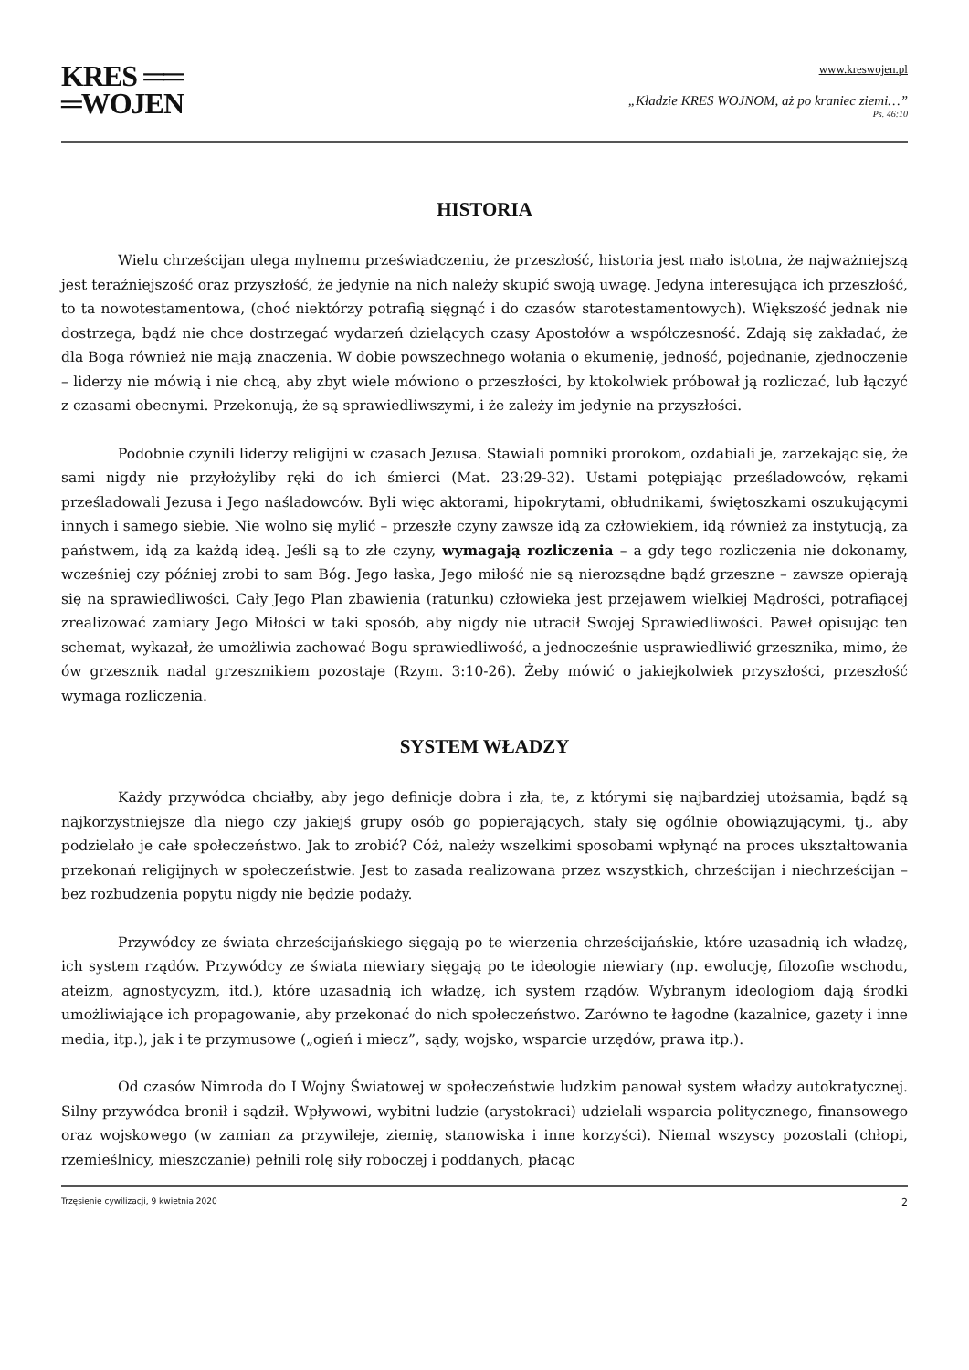KRES ══
═WOJEN
www.kreswojen.pl
„Kładzie KRES WOJNOM, aż po kraniec ziemi…”
Ps. 46:10
HISTORIA
Wielu chrześcijan ulega mylnemu przeświadczeniu, że przeszłość, historia jest mało istotna, że najważniejszą jest teraźniejszość oraz przyszłość, że jedynie na nich należy skupić swoją uwagę. Jedyna interesująca ich przeszłość, to ta nowotestamentowa, (choć niektórzy potrafią sięgnąć i do czasów starotestamentowych). Większość jednak nie dostrzega, bądź nie chce dostrzegać wydarzeń dzielących czasy Apostołów a współczesność. Zdają się zakładać, że dla Boga również nie mają znaczenia. W dobie powszechnego wołania o ekumenię, jedność, pojednanie, zjednoczenie – liderzy nie mówią i nie chcą, aby zbyt wiele mówiono o przeszłości, by ktokolwiek próbował ją rozliczać, lub łączyć z czasami obecnymi. Przekonują, że są sprawiedliwszymi, i że zależy im jedynie na przyszłości.
Podobnie czynili liderzy religijni w czasach Jezusa. Stawiali pomniki prorokom, ozdabiali je, zarzekając się, że sami nigdy nie przyłożyliby ręki do ich śmierci (Mat. 23:29-32). Ustami potępiając prześladowców, rękami prześladowali Jezusa i Jego naśladowców. Byli więc aktorami, hipokrytami, obłudnikami, świętoszkami oszukującymi innych i samego siebie. Nie wolno się mylić – przeszłe czyny zawsze idą za człowiekiem, idą również za instytucją, za państwem, idą za każdą ideą. Jeśli są to złe czyny, wymagają rozliczenia – a gdy tego rozliczenia nie dokonamy, wcześniej czy później zrobi to sam Bóg. Jego łaska, Jego miłość nie są nierozsądne bądź grzeszne – zawsze opierają się na sprawiedliwości. Cały Jego Plan zbawienia (ratunku) człowieka jest przejawem wielkiej Mądrości, potrafiącej zrealizować zamiary Jego Miłości w taki sposób, aby nigdy nie utracił Swojej Sprawiedliwości. Paweł opisując ten schemat, wykazał, że umożliwia zachować Bogu sprawiedliwość, a jednocześnie usprawiedliwić grzesznika, mimo, że ów grzesznik nadal grzesznikiem pozostaje (Rzym. 3:10-26). Żeby mówić o jakiejkolwiek przyszłości, przeszłość wymaga rozliczenia.
SYSTEM WŁADZY
Każdy przywódca chciałby, aby jego definicje dobra i zła, te, z którymi się najbardziej utożsamia, bądź są najkorzystniejsze dla niego czy jakiejś grupy osób go popierających, stały się ogólnie obowiązującymi, tj., aby podzielało je całe społeczeństwo. Jak to zrobić? Cóż, należy wszelkimi sposobami wpłynąć na proces ukształtowania przekonań religijnych w społeczeństwie. Jest to zasada realizowana przez wszystkich, chrześcijan i niechrześcijan – bez rozbudzenia popytu nigdy nie będzie podaży.
Przywódcy ze świata chrześcijańskiego sięgają po te wierzenia chrześcijańskie, które uzasadnią ich władzę, ich system rządów. Przywódcy ze świata niewiary sięgają po te ideologie niewiary (np. ewolucję, filozofie wschodu, ateizm, agnostycyzm, itd.), które uzasadnią ich władzę, ich system rządów. Wybranym ideologiom dają środki umożliwiające ich propagowanie, aby przekonać do nich społeczeństwo. Zarówno te łagodne (kazalnice, gazety i inne media, itp.), jak i te przymusowe („ogień i miecz”, sądy, wojsko, wsparcie urzędów, prawa itp.).
Od czasów Nimroda do I Wojny Światowej w społeczeństwie ludzkim panował system władzy autokratycznej. Silny przywódca bronił i sądził. Wpływowi, wybitni ludzie (arystokraci) udzielali wsparcia politycznego, finansowego oraz wojskowego (w zamian za przywileje, ziemię, stanowiska i inne korzyści). Niemal wszyscy pozostali (chłopi, rzemieślnicy, mieszczanie) pełnili rolę siły roboczej i poddanych, płacąc
Trzęsienie cywilizacji, 9 kwietnia 2020 2